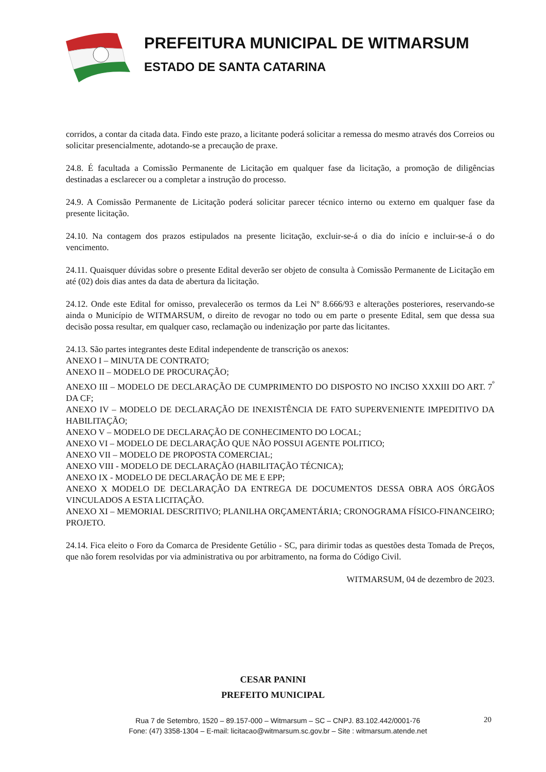PREFEITURA MUNICIPAL DE WITMARSUM
ESTADO DE SANTA CATARINA
corridos, a contar da citada data. Findo este prazo, a licitante poderá solicitar a remessa do mesmo através dos Correios ou solicitar presencialmente, adotando-se a precaução de praxe.
24.8. É facultada a Comissão Permanente de Licitação em qualquer fase da licitação, a promoção de diligências destinadas a esclarecer ou a completar a instrução do processo.
24.9. A Comissão Permanente de Licitação poderá solicitar parecer técnico interno ou externo em qualquer fase da presente licitação.
24.10. Na contagem dos prazos estipulados na presente licitação, excluir-se-á o dia do início e incluir-se-á o do vencimento.
24.11. Quaisquer dúvidas sobre o presente Edital deverão ser objeto de consulta à Comissão Permanente de Licitação em até (02) dois dias antes da data de abertura da licitação.
24.12. Onde este Edital for omisso, prevalecerão os termos da Lei Nº 8.666/93 e alterações posteriores, reservando-se ainda o Município de WITMARSUM, o direito de revogar no todo ou em parte o presente Edital, sem que dessa sua decisão possa resultar, em qualquer caso, reclamação ou indenização por parte das licitantes.
24.13. São partes integrantes deste Edital independente de transcrição os anexos:
ANEXO I – MINUTA DE CONTRATO;
ANEXO II – MODELO DE PROCURAÇÃO;
ANEXO III – MODELO DE DECLARAÇÃO DE CUMPRIMENTO DO DISPOSTO NO INCISO XXXIII DO ART. 7<sup>º</sup> DA CF;
ANEXO IV – MODELO DE DECLARAÇÃO DE INEXISTÊNCIA DE FATO SUPERVENIENTE IMPEDITIVO DA HABILITAÇÃO;
ANEXO V – MODELO DE DECLARAÇÃO DE CONHECIMENTO DO LOCAL;
ANEXO VI – MODELO DE DECLARAÇÃO QUE NÃO POSSUI AGENTE POLITICO;
ANEXO VII – MODELO DE PROPOSTA COMERCIAL;
ANEXO VIII - MODELO DE DECLARAÇÃO (HABILITAÇÃO TÉCNICA);
ANEXO IX - MODELO DE DECLARAÇÃO DE ME E EPP;
ANEXO X MODELO DE DECLARAÇÃO DA ENTREGA DE DOCUMENTOS DESSA OBRA AOS ÓRGÃOS VINCULADOS A ESTA LICITAÇÃO.
ANEXO XI – MEMORIAL DESCRITIVO; PLANILHA ORÇAMENTÁRIA; CRONOGRAMA FÍSICO-FINANCEIRO; PROJETO.
24.14. Fica eleito o Foro da Comarca de Presidente Getúlio - SC, para dirimir todas as questões desta Tomada de Preços, que não forem resolvidas por via administrativa ou por arbitramento, na forma do Código Civil.
WITMARSUM, 04 de dezembro de 2023.
CESAR PANINI
PREFEITO MUNICIPAL
Rua 7 de Setembro, 1520 – 89.157-000 – Witmarsum – SC – CNPJ. 83.102.442/0001-76
Fone: (47) 3358-1304 – E-mail: licitacao@witmarsum.sc.gov.br – Site : witmarsum.atende.net
20